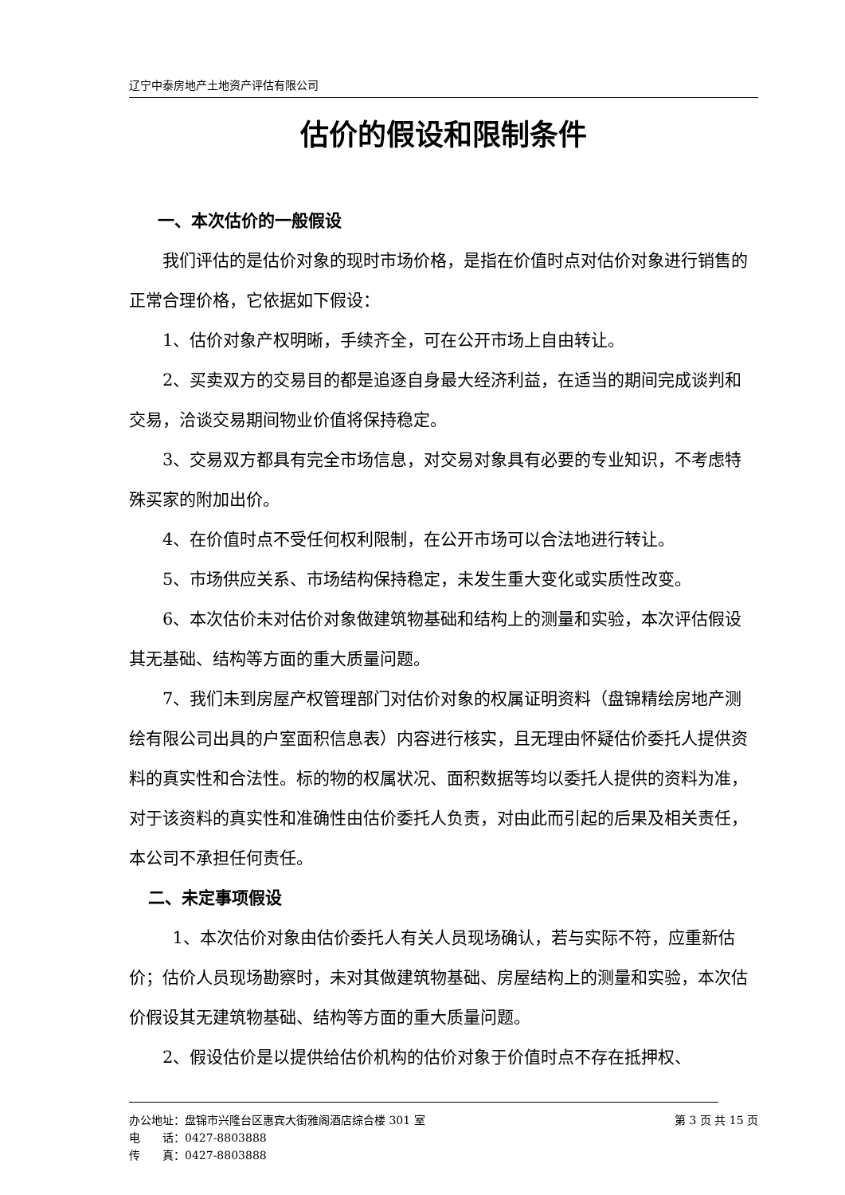辽宁中泰房地产土地资产评估有限公司
估价的假设和限制条件
一、本次估价的一般假设
我们评估的是估价对象的现时市场价格，是指在价值时点对估价对象进行销售的正常合理价格，它依据如下假设：
1、估价对象产权明晰，手续齐全，可在公开市场上自由转让。
2、买卖双方的交易目的都是追逐自身最大经济利益，在适当的期间完成谈判和交易，洽谈交易期间物业价值将保持稳定。
3、交易双方都具有完全市场信息，对交易对象具有必要的专业知识，不考虑特殊买家的附加出价。
4、在价值时点不受任何权利限制，在公开市场可以合法地进行转让。
5、市场供应关系、市场结构保持稳定，未发生重大变化或实质性改变。
6、本次估价未对估价对象做建筑物基础和结构上的测量和实验，本次评估假设其无基础、结构等方面的重大质量问题。
7、我们未到房屋产权管理部门对估价对象的权属证明资料（盘锦精绘房地产测绘有限公司出具的户室面积信息表）内容进行核实，且无理由怀疑估价委托人提供资料的真实性和合法性。标的物的权属状况、面积数据等均以委托人提供的资料为准，对于该资料的真实性和准确性由估价委托人负责，对由此而引起的后果及相关责任，本公司不承担任何责任。
二、未定事项假设
1、本次估价对象由估价委托人有关人员现场确认，若与实际不符，应重新估价；估价人员现场勘察时，未对其做建筑物基础、房屋结构上的测量和实验，本次估价假设其无建筑物基础、结构等方面的重大质量问题。
2、假设估价是以提供给估价机构的估价对象于价值时点不存在抵押权、
办公地址：盘锦市兴隆台区惠宾大街雅阁酒店综合楼 301 室 第 3 页 共 15 页
电　　话：0427-8803888
传　　真：0427-8803888